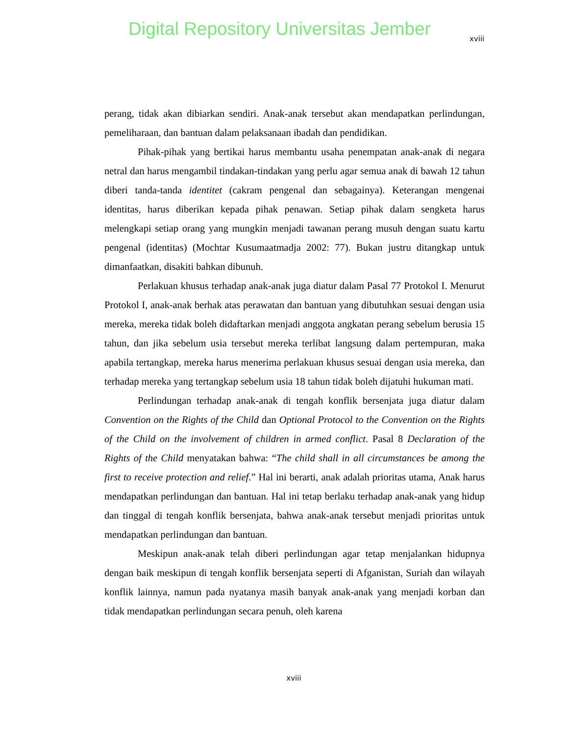Digital Repository Universitas Jember
xviii
perang, tidak akan dibiarkan sendiri. Anak-anak tersebut akan mendapatkan perlindungan, pemeliharaan, dan bantuan dalam pelaksanaan ibadah dan pendidikan.
Pihak-pihak yang bertikai harus membantu usaha penempatan anak-anak di negara netral dan harus mengambil tindakan-tindakan yang perlu agar semua anak di bawah 12 tahun diberi tanda-tanda identitet (cakram pengenal dan sebagainya). Keterangan mengenai identitas, harus diberikan kepada pihak penawan. Setiap pihak dalam sengketa harus melengkapi setiap orang yang mungkin menjadi tawanan perang musuh dengan suatu kartu pengenal (identitas) (Mochtar Kusumaatmadja 2002: 77). Bukan justru ditangkap untuk dimanfaatkan, disakiti bahkan dibunuh.
Perlakuan khusus terhadap anak-anak juga diatur dalam Pasal 77 Protokol I. Menurut Protokol I, anak-anak berhak atas perawatan dan bantuan yang dibutuhkan sesuai dengan usia mereka, mereka tidak boleh didaftarkan menjadi anggota angkatan perang sebelum berusia 15 tahun, dan jika sebelum usia tersebut mereka terlibat langsung dalam pertempuran, maka apabila tertangkap, mereka harus menerima perlakuan khusus sesuai dengan usia mereka, dan terhadap mereka yang tertangkap sebelum usia 18 tahun tidak boleh dijatuhi hukuman mati.
Perlindungan terhadap anak-anak di tengah konflik bersenjata juga diatur dalam Convention on the Rights of the Child dan Optional Protocol to the Convention on the Rights of the Child on the involvement of children in armed conflict. Pasal 8 Declaration of the Rights of the Child menyatakan bahwa: “The child shall in all circumstances be among the first to receive protection and relief.” Hal ini berarti, anak adalah prioritas utama, Anak harus mendapatkan perlindungan dan bantuan. Hal ini tetap berlaku terhadap anak-anak yang hidup dan tinggal di tengah konflik bersenjata, bahwa anak-anak tersebut menjadi prioritas untuk mendapatkan perlindungan dan bantuan.
Meskipun anak-anak telah diberi perlindungan agar tetap menjalankan hidupnya dengan baik meskipun di tengah konflik bersenjata seperti di Afganistan, Suriah dan wilayah konflik lainnya, namun pada nyatanya masih banyak anak-anak yang menjadi korban dan tidak mendapatkan perlindungan secara penuh, oleh karena
xviii